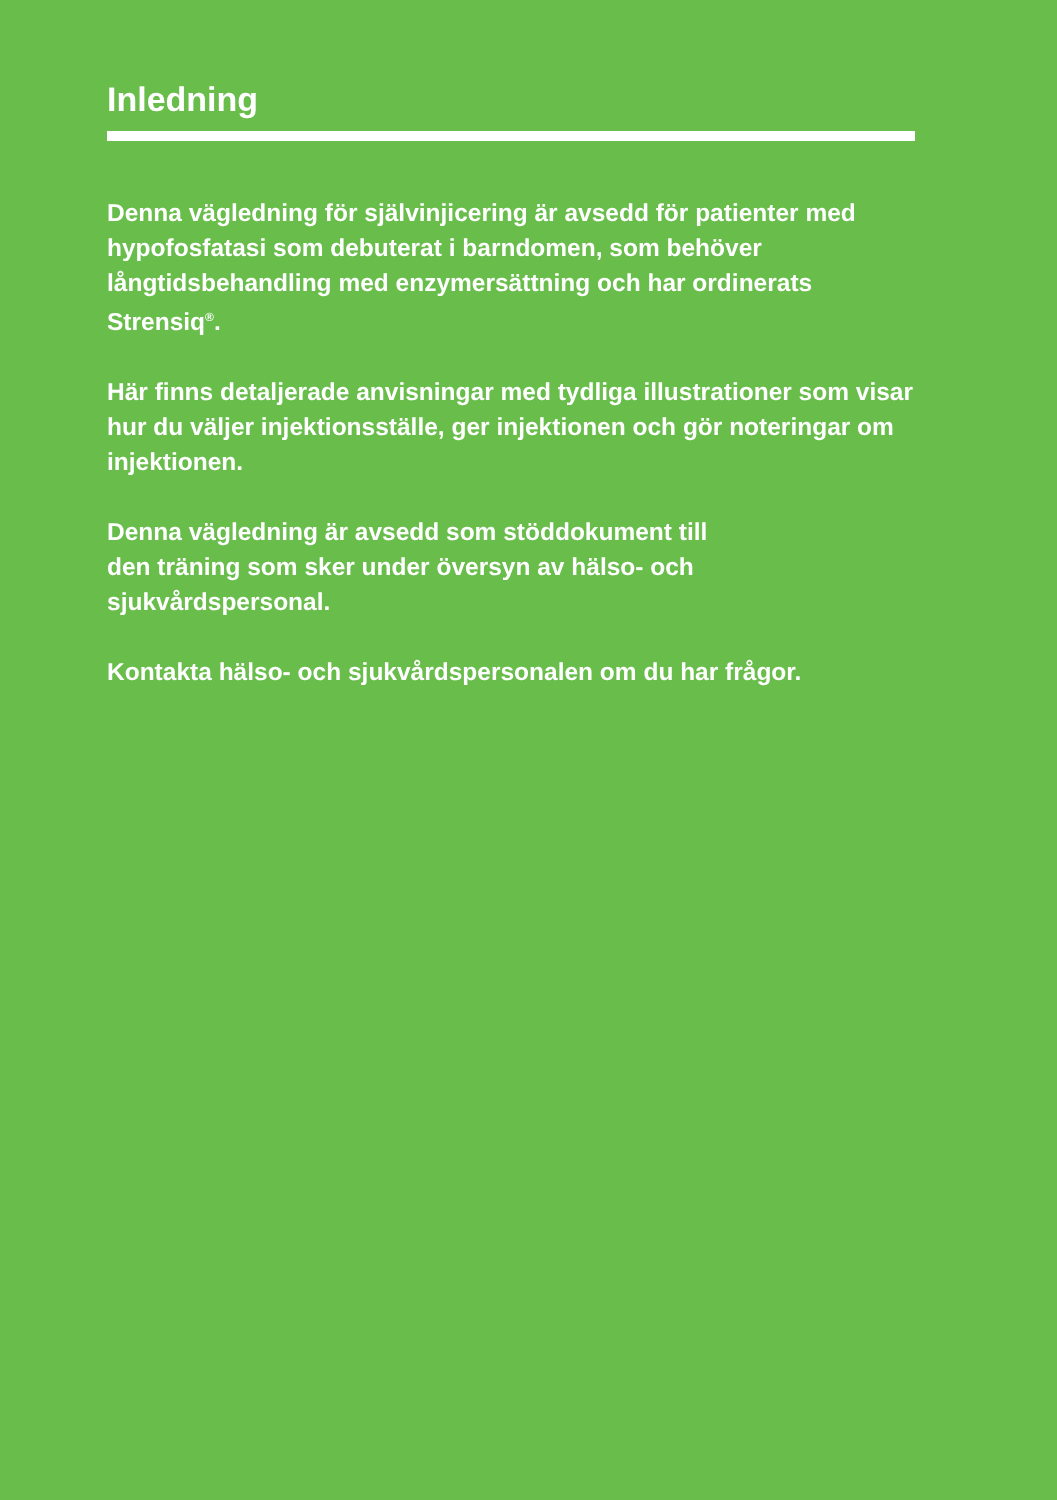Inledning
Denna vägledning för självinjicering är avsedd för patienter med hypofosfatasi som debuterat i barndomen, som behöver långtidsbehandling med enzymersättning och har ordinerats Strensiq<sup>®</sup>.
Här finns detaljerade anvisningar med tydliga illustrationer som visar hur du väljer injektionsställe, ger injektionen och gör noteringar om injektionen.
Denna vägledning är avsedd som stöddokument till
den träning som sker under översyn av hälso- och sjukvårdspersonal.
Kontakta hälso- och sjukvårdspersonalen om du har frågor.